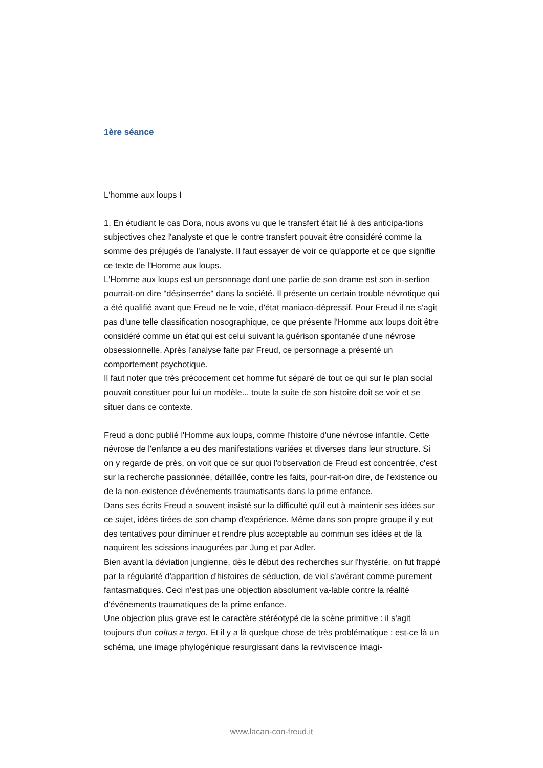1ère séance
L'homme aux loups I
1. En étudiant le cas Dora, nous avons vu que le transfert était lié à des anticipa-tions subjectives chez l'analyste et que le contre transfert pouvait être considéré comme la somme des préjugés de l'analyste. Il faut essayer de voir ce qu'apporte et ce que signifie ce texte de l'Homme aux loups.
L'Homme aux loups est un personnage dont une partie de son drame est son in-sertion pourrait-on dire "désinserrée" dans la société. Il présente un certain trouble névrotique qui a été qualifié avant que Freud ne le voie, d'état maniaco-dépressif. Pour Freud il ne s'agit pas d'une telle classification nosographique, ce que présente l'Homme aux loups doit être considéré comme un état qui est celui suivant la guérison spontanée d'une névrose obsessionnelle. Après l'analyse faite par Freud, ce personnage a présenté un comportement psychotique.
Il faut noter que très précocement cet homme fut séparé de tout ce qui sur le plan social pouvait constituer pour lui un modèle... toute la suite de son histoire doit se voir et se situer dans ce contexte.
Freud a donc publié l'Homme aux loups, comme l'histoire d'une névrose infantile. Cette névrose de l'enfance a eu des manifestations variées et diverses dans leur structure. Si on y regarde de près, on voit que ce sur quoi l'observation de Freud est concentrée, c'est sur la recherche passionnée, détaillée, contre les faits, pour-rait-on dire, de l'existence ou de la non-existence d'événements traumatisants dans la prime enfance.
Dans ses écrits Freud a souvent insisté sur la difficulté qu'il eut à maintenir ses idées sur ce sujet, idées tirées de son champ d'expérience. Même dans son propre groupe il y eut des tentatives pour diminuer et rendre plus acceptable au commun ses idées et de là naquirent les scissions inaugurées par Jung et par Adler.
Bien avant la déviation jungienne, dès le début des recherches sur l'hystérie, on fut frappé par la régularité d'apparition d'histoires de séduction, de viol s'avérant comme purement fantasmatiques. Ceci n'est pas une objection absolument va-lable contre la réalité d'événements traumatiques de la prime enfance.
Une objection plus grave est le caractère stéréotypé de la scène primitive : il s'agit toujours d'un coïtus a tergo. Et il y a là quelque chose de très problématique : est-ce là un schéma, une image phylogénique resurgissant dans la reviviscence imagi-
www.lacan-con-freud.it